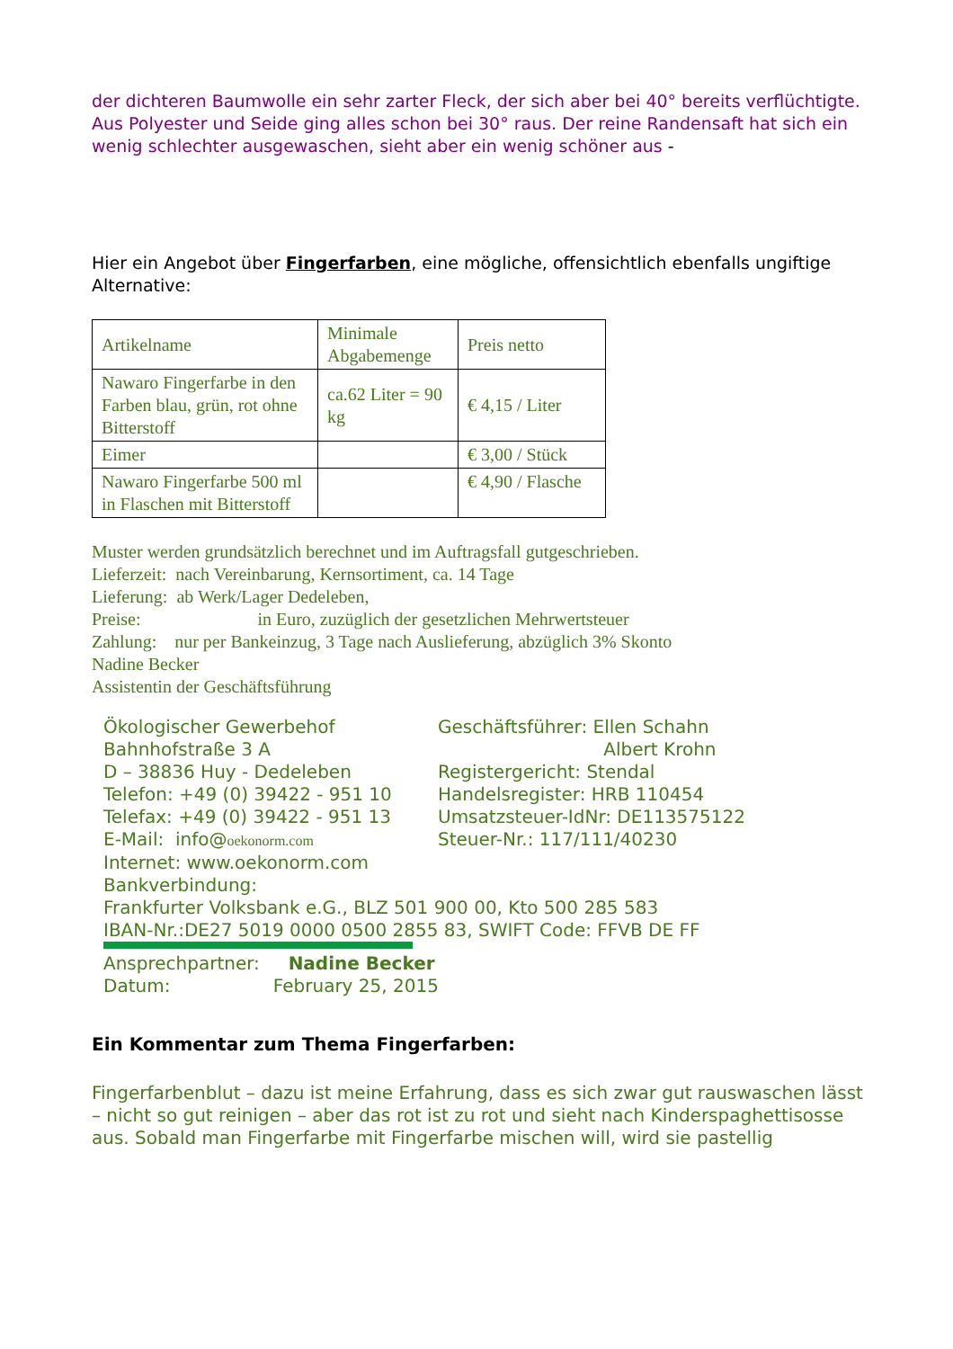der dichteren Baumwolle ein sehr zarter Fleck, der sich aber bei 40° bereits verflüchtigte. Aus Polyester und Seide ging alles schon bei 30° raus. Der reine Randensaft hat sich ein wenig schlechter ausgewaschen, sieht aber ein wenig schöner aus -
Hier ein Angebot über Fingerfarben, eine mögliche, offensichtlich ebenfalls ungiftige Alternative:
| Artikelname | Minimale Abgabemenge | Preis netto |
| Nawaro Fingerfarbe in den Farben blau, grün, rot ohne Bitterstoff | ca.62 Liter = 90 kg | € 4,15 / Liter |
| Eimer | | € 3,00 / Stück |
| Nawaro Fingerfarbe 500 ml in Flaschen mit Bitterstoff | | € 4,90 / Flasche |
Muster werden grundsätzlich berechnet und im Auftragsfall gutgeschrieben.
Lieferzeit: nach Vereinbarung, Kernsortiment, ca. 14 Tage
Lieferung: ab Werk/Lager Dedeleben,
Preise: in Euro, zuzüglich der gesetzlichen Mehrwertsteuer
Zahlung: nur per Bankeinzug, 3 Tage nach Auslieferung, abzüglich 3% Skonto
Nadine Becker
Assistentin der Geschäftsführung
Ökologischer Gewerbehof Bahnhofstraße 3 A D – 38836 Huy - Dedeleben Telefon: +49 (0) 39422 - 951 10 Telefax: +49 (0) 39422 - 951 13 E-Mail: info@oekonorm.com
Geschäftsführer: Ellen Schahn Albert Krohn Registergericht: Stendal Handelsregister: HRB 110454 Umsatzsteuer-IdNr: DE113575122 Steuer-Nr.: 117/111/40230
Internet: www.oekonorm.com
Bankverbindung:
Frankfurter Volksbank e.G., BLZ 501 900 00, Kto 500 285 583
IBAN-Nr.:DE27 5019 0000 0500 2855 83, SWIFT Code: FFVB DE FF
Ansprechpartner: Nadine Becker
Datum: February 25, 2015
Ein Kommentar zum Thema Fingerfarben:
Fingerfarbenblut – dazu ist meine Erfahrung, dass es sich zwar gut rauswaschen lässt – nicht so gut reinigen – aber das rot ist zu rot und sieht nach Kinderspaghettisosse aus. Sobald man Fingerfarbe mit Fingerfarbe mischen will, wird sie pastellig